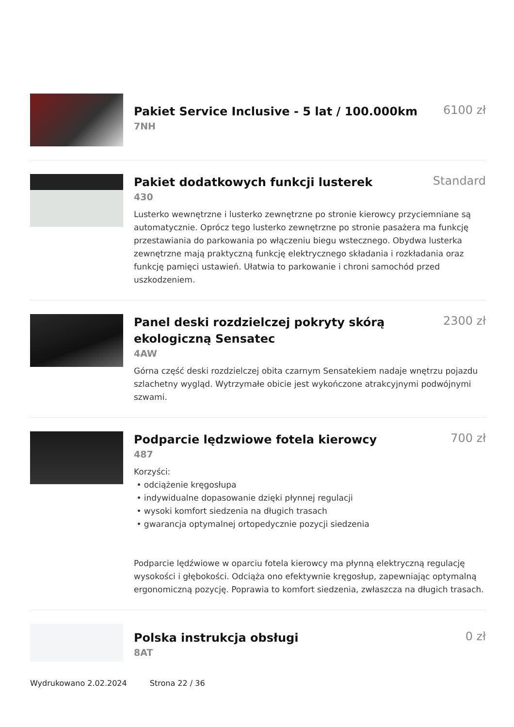Pakiet Service Inclusive - 5 lat / 100.000km
6100 zł
7NH
Pakiet dodatkowych funkcji lusterek
Standard
430
Lusterko wewnętrzne i lusterko zewnętrzne po stronie kierowcy przyciemniane są automatycznie. Oprócz tego lusterko zewnętrzne po stronie pasażera ma funkcję przestawiania do parkowania po włączeniu biegu wstecznego. Obydwa lusterka zewnętrzne mają praktyczną funkcję elektrycznego składania i rozkładania oraz funkcję pamięci ustawień. Ułatwia to parkowanie i chroni samochód przed uszkodzeniem.
Panel deski rozdzielczej pokryty skórą ekologiczną Sensatec
2300 zł
4AW
Górna część deski rozdzielczej obita czarnym Sensatekiem nadaje wnętrzu pojazdu szlachetny wygląd. Wytrzymałe obicie jest wykończone atrakcyjnymi podwójnymi szwami.
Podparcie lędzwiowe fotela kierowcy
700 zł
487
Korzyści:
• odciążenie kręgosłupa
• indywidualne dopasowanie dzięki płynnej regulacji
• wysoki komfort siedzenia na długich trasach
• gwarancja optymalnej ortopedycznie pozycji siedzenia
Podparcie lędźwiowe w oparciu fotela kierowcy ma płynną elektryczną regulację wysokości i głębokości. Odciąża ono efektywnie kręgosłup, zapewniając optymalną ergonomiczną pozycję. Poprawia to komfort siedzenia, zwłaszcza na długich trasach.
Polska instrukcja obsługi
0 zł
8AT
Wydrukowano 2.02.2024 Strona 22 / 36